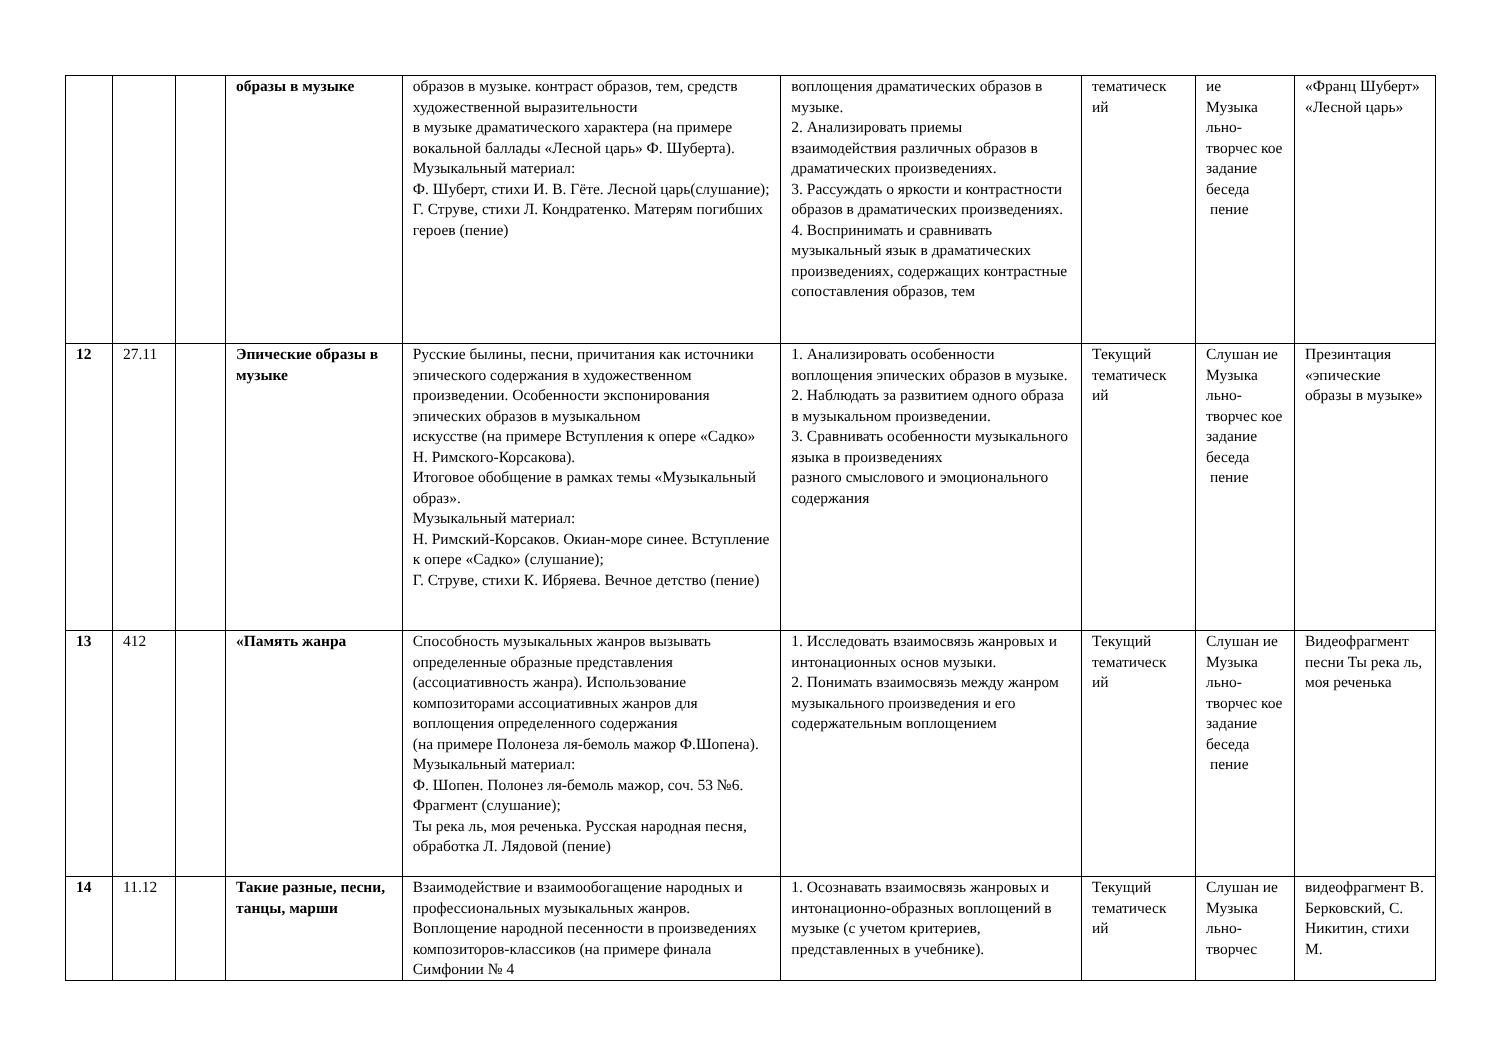| | | | образы в музыке | образов в музыке. контраст образов, тем, средств художественной выразительности в музыке драматического характера (на примере вокальной баллады «Лесной царь» Ф. Шуберта). Музыкальный материал: Ф. Шуберт, стихи И. В. Гёте. Лесной царь(слушание); Г. Струве, стихи Л. Кондратенко. Матерям погибших героев (пение) | воплощения драматических образов в музыке. 2. Анализировать приемы взаимодействия различных образов в драматических произведениях. 3. Рассуждать о яркости и контрастности образов в драматических произведениях. 4. Воспринимать и сравнивать музыкальный язык в драматических произведениях, содержащих контрастные сопоставления образов, тем | тематическ ий | ие Музыка льно-творчес кое задание беседа пение | «Франц Шуберт» «Лесной царь» |
| 12 | 27.11 | | Эпические образы в музыке | Русские былины, песни, причитания как источники эпического содержания в художественном произведении. Особенности экспонирования эпических образов в музыкальном искусстве (на примере Вступления к опере «Садко» Н. Римского-Корсакова). Итоговое обобщение в рамках темы «Музыкальный образ». Музыкальный материал: Н. Римский-Корсаков. Окиан-море синее. Вступление к опере «Садко» (слушание); Г. Струве, стихи К. Ибряева. Вечное детство (пение) | 1. Анализировать особенности воплощения эпических образов в музыке. 2. Наблюдать за развитием одного образа в музыкальном произведении. 3. Сравнивать особенности музыкального языка в произведениях разного смыслового и эмоционального содержания | Текущий тематическ ий | Слушан ие Музыка льно-творчес кое задание беседа пение | Презинтация «эпические образы в музыке» |
| 13 | 412 | | «Память жанра | Способность музыкальных жанров вызывать определенные образные представления (ассоциативность жанра). Использование композиторами ассоциативных жанров для воплощения определенного содержания (на примере Полонеза ля-бемоль мажор Ф.Шопена). Музыкальный материал: Ф. Шопен. Полонез ля-бемоль мажор, соч. 53 №6. Фрагмент (слушание); Ты река ль, моя реченька. Русская народная песня, обработка Л. Лядовой (пение) | 1. Исследовать взаимосвязь жанровых и интонационных основ музыки. 2. Понимать взаимосвязь между жанром музыкального произведения и его содержательным воплощением | Текущий тематическ ий | Слушан ие Музыка льно-творчес кое задание беседа пение | Видеофрагмент песни Ты река ль, моя реченька |
| 14 | 11.12 | | Такие разные, песни, танцы, марши | Взаимодействие и взаимообогащение народных и профессиональных музыкальных жанров. Воплощение народной песенности в произведениях композиторов-классиков (на примере финала Симфонии № 4 | 1. Осознавать взаимосвязь жанровых и интонационно-образных воплощений в музыке (с учетом критериев, представленных в учебнике). | Текущий тематическ ий | Слушан ие Музыка льно-творчес | видеофрагмент В. Берковский, С. Никитин, стихи М. |